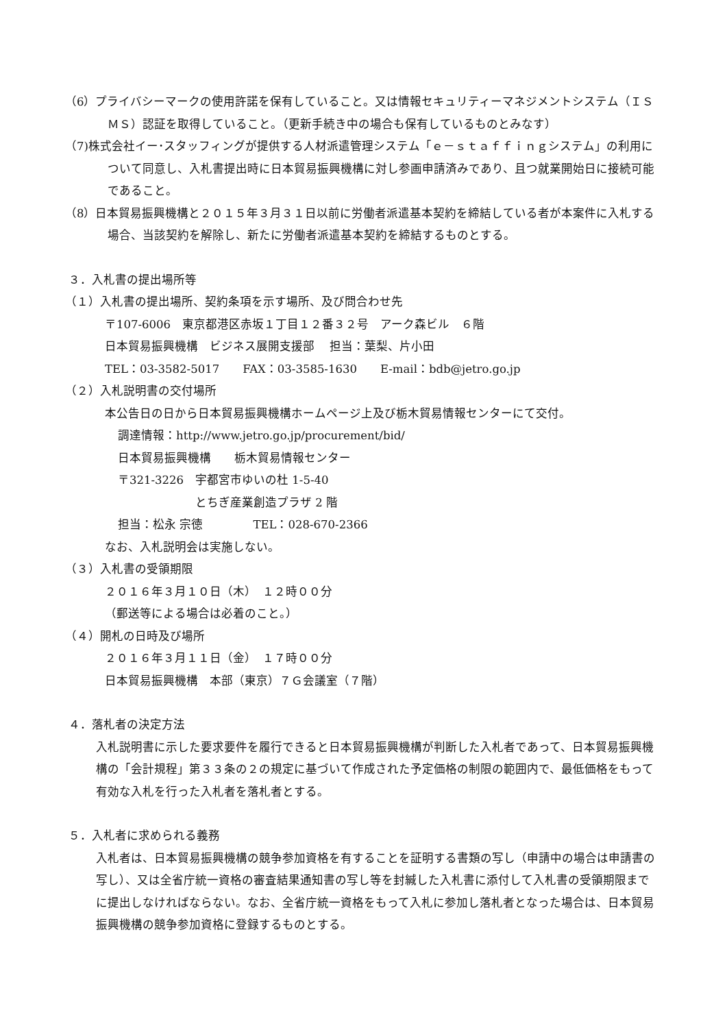（6）プライバシーマークの使用許諾を保有していること。又は情報セキュリティーマネジメントシステム（ＩＳＭＳ）認証を取得していること。（更新手続き中の場合も保有しているものとみなす）
（7)株式会社イー･スタッフィングが提供する人材派遣管理システム「ｅ－ｓｔａｆｆｉｎｇシステム」の利用について同意し、入札書提出時に日本貿易振興機構に対し参画申請済みであり、且つ就業開始日に接続可能であること。
（8）日本貿易振興機構と２０１５年３月３１日以前に労働者派遣基本契約を締結している者が本案件に入札する場合、当該契約を解除し、新たに労働者派遣基本契約を締結するものとする。
３．入札書の提出場所等
（１）入札書の提出場所、契約条項を示す場所、及び問合わせ先
〒107-6006　東京都港区赤坂１丁目１２番３２号　アーク森ビル　６階
日本貿易振興機構　ビジネス展開支援部　 担当：葉梨、片小田
TEL：03-3582-5017　　FAX：03-3585-1630　　E-mail：bdb@jetro.go.jp
（２）入札説明書の交付場所
本公告日の日から日本貿易振興機構ホームページ上及び栃木貿易情報センターにて交付。
調達情報：http://www.jetro.go.jp/procurement/bid/
日本貿易振興機構　　栃木貿易情報センター
〒321-3226　宇都宮市ゆいの杜 1-5-40
とちぎ産業創造プラザ 2 階
担当：松永 宗徳　　　　 TEL：028-670-2366
なお、入札説明会は実施しない。
（３）入札書の受領期限
２０１６年３月１０日（木）　１２時００分
（郵送等による場合は必着のこと。）
（４）開札の日時及び場所
２０１６年３月１１日（金）　１７時００分
日本貿易振興機構　本部（東京）７Ｇ会議室（７階）
４．落札者の決定方法
入札説明書に示した要求要件を履行できると日本貿易振興機構が判断した入札者であって、日本貿易振興機構の「会計規程」第３３条の２の規定に基づいて作成された予定価格の制限の範囲内で、最低価格をもって有効な入札を行った入札者を落札者とする。
５．入札者に求められる義務
入札者は、日本貿易振興機構の競争参加資格を有することを証明する書類の写し（申請中の場合は申請書の写し）、又は全省庁統一資格の審査結果通知書の写し等を封緘した入札書に添付して入札書の受領期限までに提出しなければならない。なお、全省庁統一資格をもって入札に参加し落札者となった場合は、日本貿易振興機構の競争参加資格に登録するものとする。